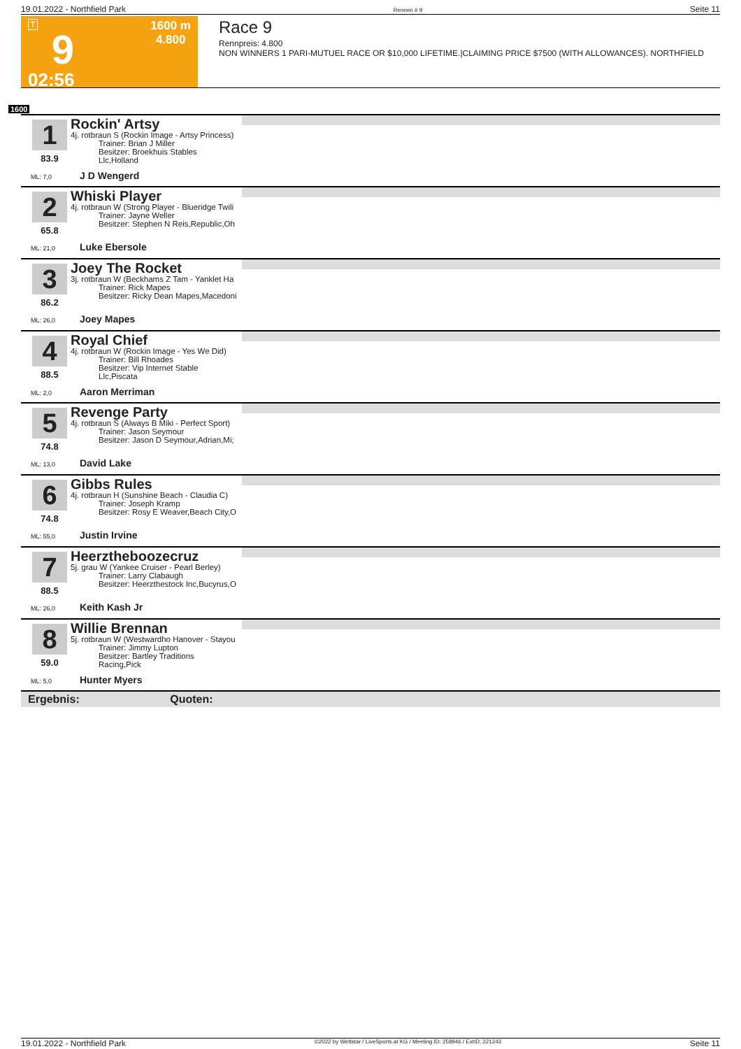19.01.2022 - Northfield Park Rennen # 9 Seite 11
T
9
02:56
1600 m
4.800
Race 9
Rennpreis: 4.800
NON WINNERS 1 PARI-MUTUEL RACE OR $10,000 LIFETIME.|CLAIMING PRICE $7500 (WITH ALLOWANCES). NORTHFIELD
1600
1
83.9
Rockin' Artsy
4j. rotbraun S (Rockin Image - Artsy Princess)
Trainer: Brian J Miller
Besitzer: Broekhuis Stables Llc,Holland
ML: 7,0 J D Wengerd
2
65.8
Whiski Player
4j. rotbraun W (Strong Player - Blueridge Twili
Trainer: Jayne Weller
Besitzer: Stephen N Reis,Republic,Oh
ML: 21,0 Luke Ebersole
3
86.2
Joey The Rocket
3j. rotbraun W (Beckhams Z Tam - Yanklet Ha
Trainer: Rick Mapes
Besitzer: Ricky Dean Mapes,Macedoni
ML: 26,0 Joey Mapes
4
88.5
Royal Chief
4j. rotbraun W (Rockin Image - Yes We Did)
Trainer: Bill Rhoades
Besitzer: Vip Internet Stable Llc,Piscata
ML: 2,0 Aaron Merriman
5
74.8
Revenge Party
4j. rotbraun S (Always B Miki - Perfect Sport)
Trainer: Jason Seymour
Besitzer: Jason D Seymour,Adrian,Mi;
ML: 13,0 David Lake
6
74.8
Gibbs Rules
4j. rotbraun H (Sunshine Beach - Claudia C)
Trainer: Joseph Kramp
Besitzer: Rosy E Weaver,Beach City,O
ML: 55,0 Justin Irvine
7
88.5
Heerztheboozecruz
5j. grau W (Yankee Cruiser - Pearl Berley)
Trainer: Larry Clabaugh
Besitzer: Heerzthestock Inc,Bucyrus,O
ML: 26,0 Keith Kash Jr
8
59.0
Willie Brennan
5j. rotbraun W (Westwardho Hanover - Stayou
Trainer: Jimmy Lupton
Besitzer: Bartley Traditions Racing,Pick
ML: 5,0 Hunter Myers
Ergebnis: Quoten:
19.01.2022 - Northfield Park ©2022 by Wettstar / LiveSports.at KG / Meeting ID: 258946 / ExtID: 221243 Seite 11